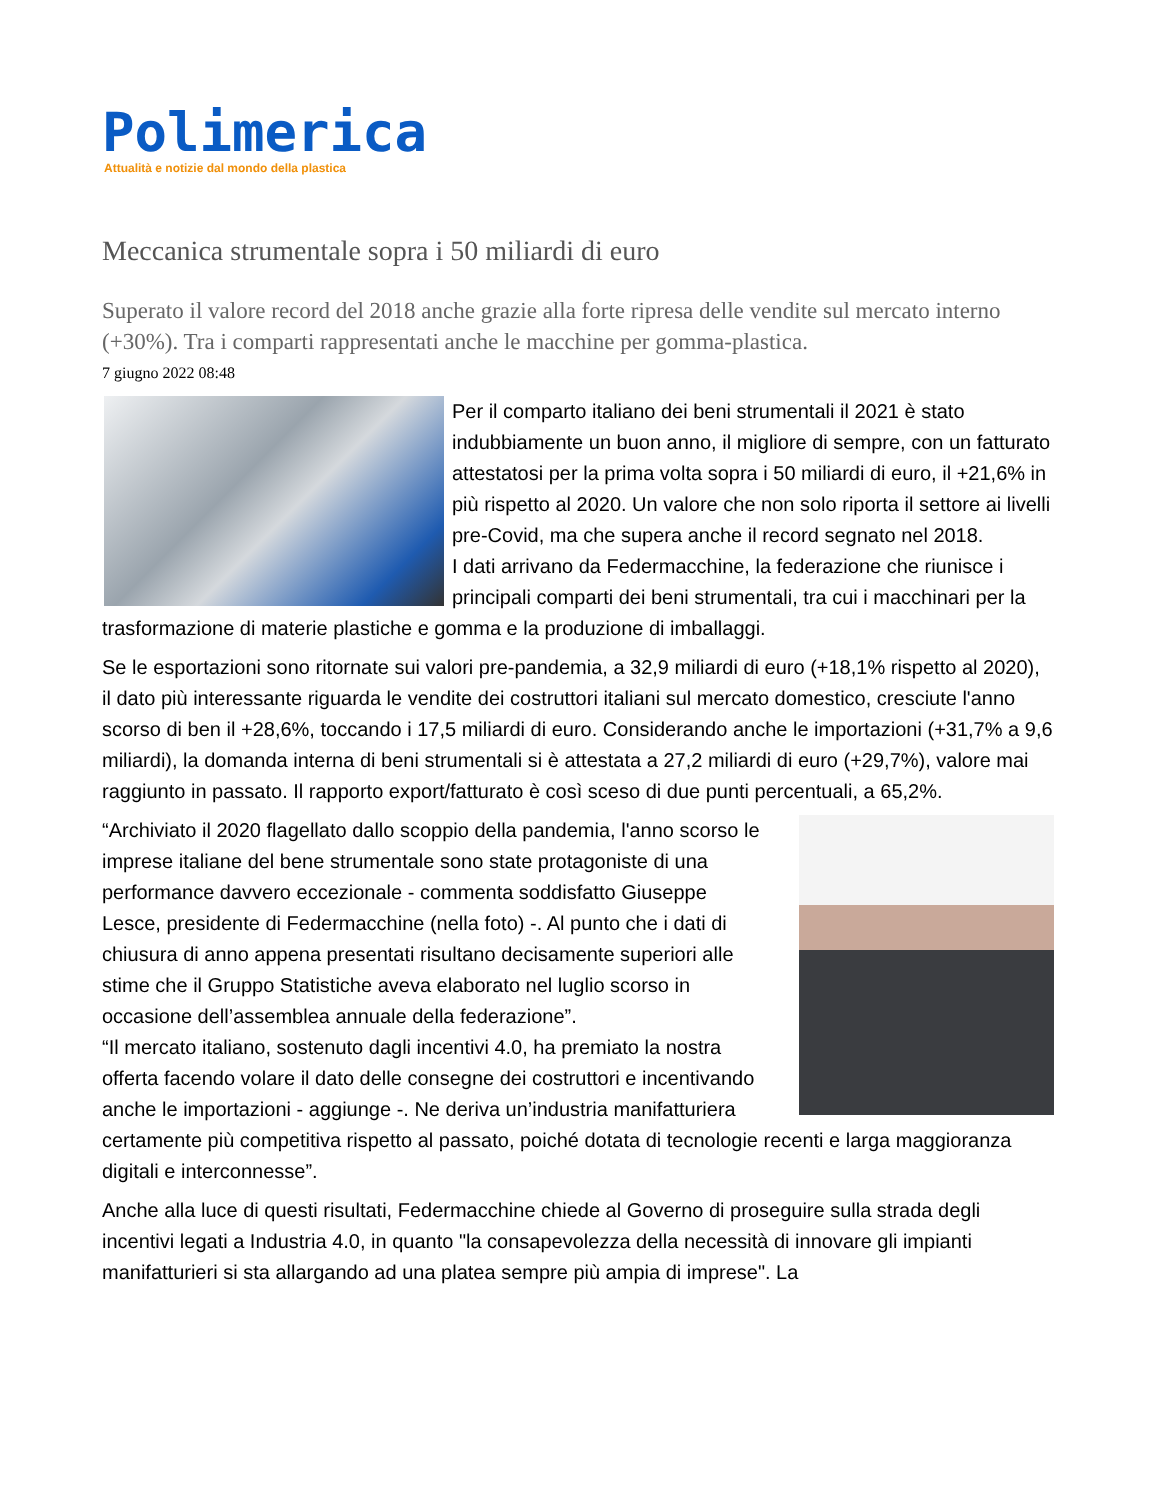Polimerica
Attualità e notizie dal mondo della plastica
Meccanica strumentale sopra i 50 miliardi di euro
Superato il valore record del 2018 anche grazie alla forte ripresa delle vendite sul mercato interno (+30%). Tra i comparti rappresentati anche le macchine per gomma-plastica.
7 giugno 2022 08:48
Per il comparto italiano dei beni strumentali il 2021 è stato indubbiamente un buon anno, il migliore di sempre, con un fatturato attestatosi per la prima volta sopra i 50 miliardi di euro, il +21,6% in più rispetto al 2020. Un valore che non solo riporta il settore ai livelli pre-Covid, ma che supera anche il record segnato nel 2018.
I dati arrivano da Federmacchine, la federazione che riunisce i principali comparti dei beni strumentali, tra cui i macchinari per la trasformazione di materie plastiche e gomma e la produzione di imballaggi.
Se le esportazioni sono ritornate sui valori pre-pandemia, a 32,9 miliardi di euro (+18,1% rispetto al 2020), il dato più interessante riguarda le vendite dei costruttori italiani sul mercato domestico, cresciute l'anno scorso di ben il +28,6%, toccando i 17,5 miliardi di euro. Considerando anche le importazioni (+31,7% a 9,6 miliardi), la domanda interna di beni strumentali si è attestata a 27,2 miliardi di euro (+29,7%), valore mai raggiunto in passato. Il rapporto export/fatturato è così sceso di due punti percentuali, a 65,2%.
“Archiviato il 2020 flagellato dallo scoppio della pandemia, l'anno scorso le imprese italiane del bene strumentale sono state protagoniste di una performance davvero eccezionale - commenta soddisfatto Giuseppe Lesce, presidente di Federmacchine (nella foto) -. Al punto che i dati di chiusura di anno appena presentati risultano decisamente superiori alle stime che il Gruppo Statistiche aveva elaborato nel luglio scorso in occasione dell’assemblea annuale della federazione”.
“Il mercato italiano, sostenuto dagli incentivi 4.0, ha premiato la nostra offerta facendo volare il dato delle consegne dei costruttori e incentivando anche le importazioni - aggiunge -. Ne deriva un’industria manifatturiera certamente più competitiva rispetto al passato, poiché dotata di tecnologie recenti e larga maggioranza digitali e interconnesse”.
Anche alla luce di questi risultati, Federmacchine chiede al Governo di proseguire sulla strada degli incentivi legati a Industria 4.0, in quanto "la consapevolezza della necessità di innovare gli impianti manifatturieri si sta allargando ad una platea sempre più ampia di imprese". La